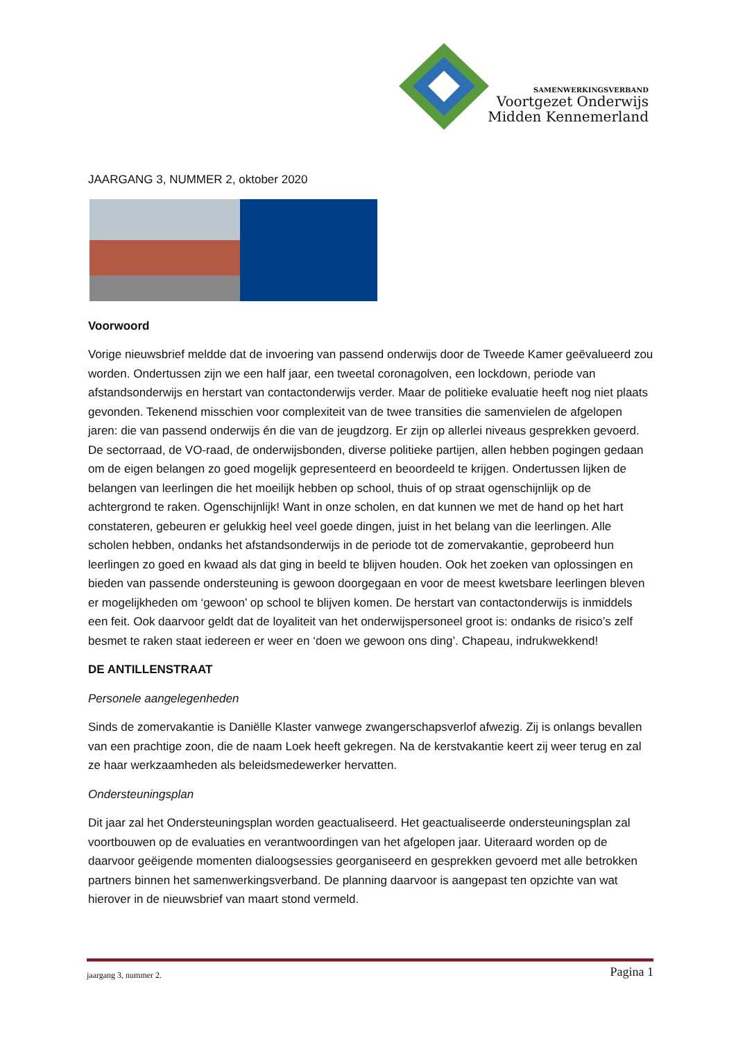SAMENWERKINGSVERBAND
Voortgezet Onderwijs
Midden Kennemerland
JAARGANG 3, NUMMER 2, oktober 2020
Voorwoord
Vorige nieuwsbrief meldde dat de invoering van passend onderwijs door de Tweede Kamer geëvalueerd zou worden. Ondertussen zijn we een half jaar, een tweetal coronagolven, een lockdown, periode van afstandsonderwijs en herstart van contactonderwijs verder. Maar de politieke evaluatie heeft nog niet plaats gevonden. Tekenend misschien voor complexiteit van de twee transities die samenvielen de afgelopen jaren: die van passend onderwijs én die van de jeugdzorg. Er zijn op allerlei niveaus gesprekken gevoerd. De sectorraad, de VO-raad, de onderwijsbonden, diverse politieke partijen, allen hebben pogingen gedaan om de eigen belangen zo goed mogelijk gepresenteerd en beoordeeld te krijgen. Ondertussen lijken de belangen van leerlingen die het moeilijk hebben op school, thuis of op straat ogenschijnlijk op de achtergrond te raken. Ogenschijnlijk! Want in onze scholen, en dat kunnen we met de hand op het hart constateren, gebeuren er gelukkig heel veel goede dingen, juist in het belang van die leerlingen. Alle scholen hebben, ondanks het afstandsonderwijs in de periode tot de zomervakantie, geprobeerd hun leerlingen zo goed en kwaad als dat ging in beeld te blijven houden. Ook het zoeken van oplossingen en bieden van passende ondersteuning is gewoon doorgegaan en voor de meest kwetsbare leerlingen bleven er mogelijkheden om ‘gewoon’ op school te blijven komen. De herstart van contactonderwijs is inmiddels een feit. Ook daarvoor geldt dat de loyaliteit van het onderwijspersoneel groot is: ondanks de risico’s zelf besmet te raken staat iedereen er weer en ‘doen we gewoon ons ding’. Chapeau, indrukwekkend!
DE ANTILLENSTRAAT
Personele aangelegenheden
Sinds de zomervakantie is Daniëlle Klaster vanwege zwangerschapsverlof afwezig. Zij is onlangs bevallen van een prachtige zoon, die de naam Loek heeft gekregen. Na de kerstvakantie keert zij weer terug en zal ze haar werkzaamheden als beleidsmedewerker hervatten.
Ondersteuningsplan
Dit jaar zal het Ondersteuningsplan worden geactualiseerd. Het geactualiseerde ondersteuningsplan zal voortbouwen op de evaluaties en verantwoordingen van het afgelopen jaar. Uiteraard worden op de daarvoor geëigende momenten dialoogsessies georganiseerd en gesprekken gevoerd met alle betrokken partners binnen het samenwerkingsverband. De planning daarvoor is aangepast ten opzichte van wat hierover in de nieuwsbrief van maart stond vermeld.
jaargang 3, nummer 2. Pagina 1